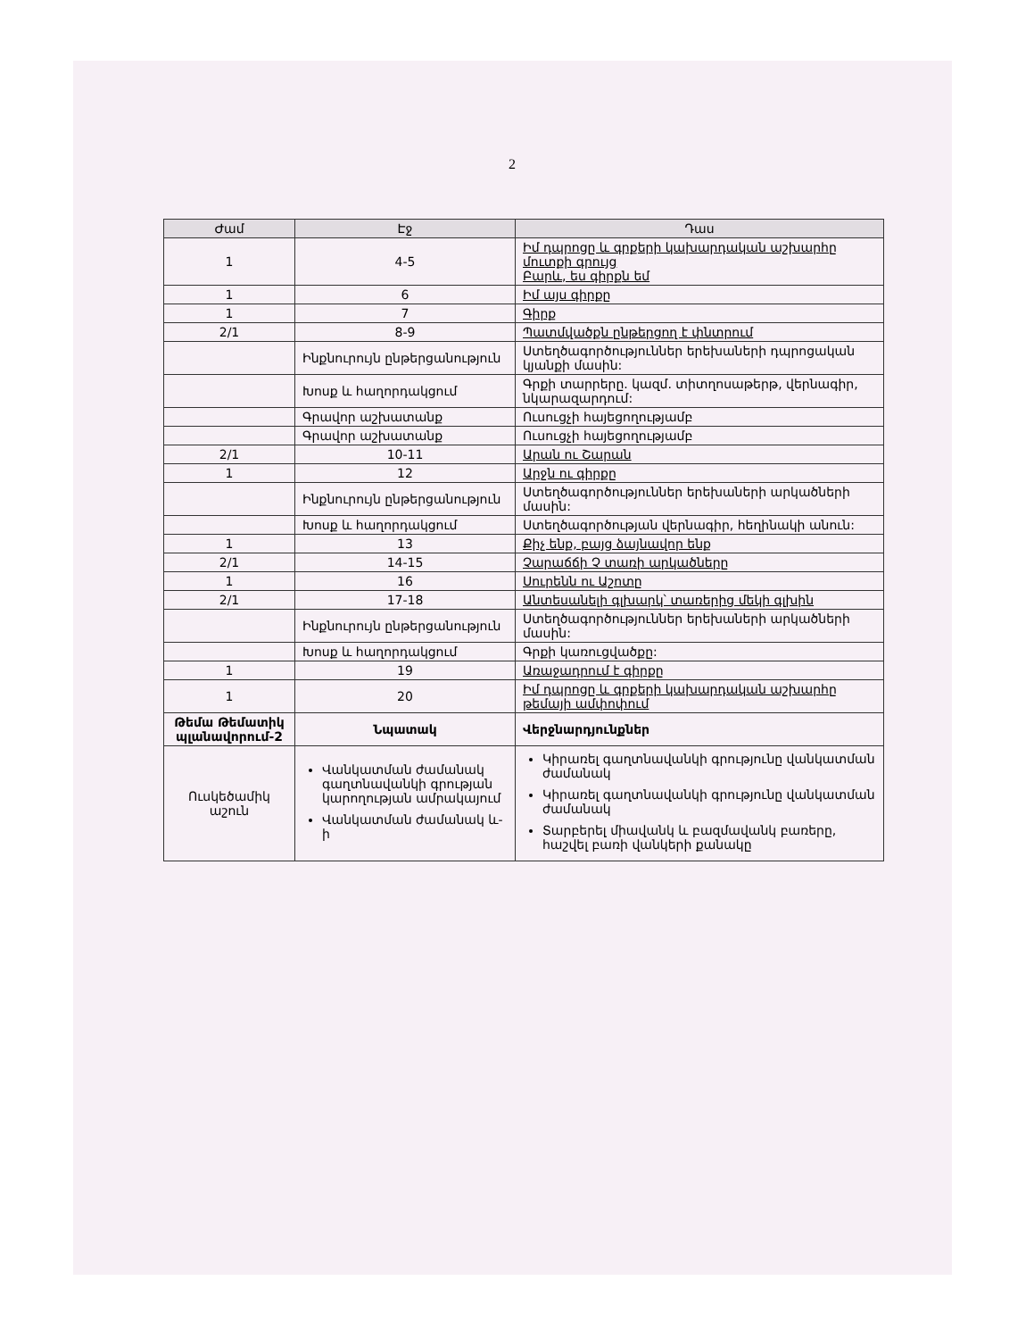2
| Ժամ | Էջ | Դաս |
| --- | --- | --- |
| 1 | 4-5 | Իմ դպրոցը և գրքերի կախարդական աշխարհը մուտքի գրույց Բարև, ես գիրքն եմ |
| 1 | 6 | Իմ այս գիրքը |
| 1 | 7 | Գիրք |
| 2/1 | 8-9 | Պատմվածքն ընթերցող է փնտրում |
| | Ինքնուրույն ընթերցանություն | Ստեղծագործություններ երեխաների դպրոցական կյանքի մասին: |
| | Խոսք և հաղորդակցում | Գրքի տարրերը. կազմ. տիտղոսաթերթ, վերնագիր, նկարազարդում: |
| | Գրավոր աշխատանք | Ուսուցչի հայեցողությամբ |
| | Գրավոր աշխատանք | Ուսուցչի հայեցողությամբ |
| 2/1 | 10-11 | Արան ու Շարան |
| 1 | 12 | Արջն ու գիրքը |
| | Ինքնուրույն ընթերցանություն | Ստեղծագործություններ երեխաների արկածների մասին: |
| | Խոսք և հաղորդակցում | Ստեղծագործության վերնագիր, հեղինակի անուն: |
| 1 | 13 | Քիչ ենք, բայց ձայնավոր ենք |
| 2/1 | 14-15 | Չարաճճի Չ տառի արկածները |
| 1 | 16 | Սուրենն ու Աշոտը |
| 2/1 | 17-18 | Անտեսանելի գլխարկ՝ տառերից մեկի գլխին |
| | Ինքնուրույն ընթերցանություն | Ստեղծագործություններ երեխաների արկածների մասին: |
| | Խոսք և հաղորդակցում | Գրքի կառուցվածքը: |
| 1 | 19 | Առաջադրում է գիրքը |
| 1 | 20 | Իմ դպրոցը և գրքերի կախարդական աշխարհը թեմայի ամփոփում |
| Թեմա Թեմատիկ պլանավորում-2 | Նպատակ | Վերջնարդյունքներ |
| Ուսկեծամիկ աշուն | Վանկատման ժամանակ գաղտնավանկի գրության կարողության ամրակայում Վանկատման ժամանակ և-ի | Կիրառել գաղտնավանկի գրությունը վանկատման ժամանակ Կիրառել գաղտնավանկի գրությունը վանկատման ժամանակ Տարբերել միավանկ և բազմավանկ բառերը, հաշվել բառի վանկերի քանակը |